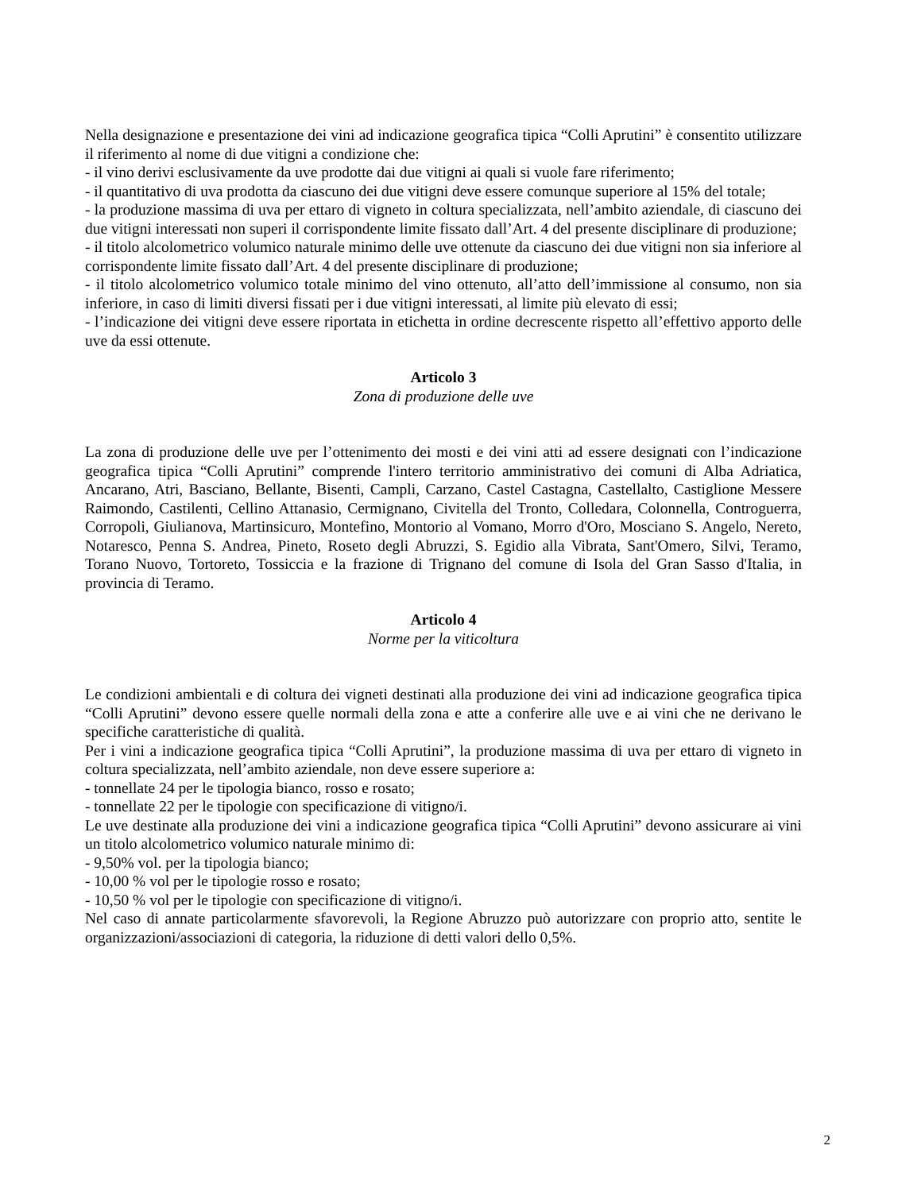Nella designazione e presentazione dei vini ad indicazione geografica tipica “Colli Aprutini” è consentito utilizzare il riferimento al nome di due vitigni a condizione che:
- il vino derivi esclusivamente da uve prodotte dai due vitigni ai quali si vuole fare riferimento;
- il quantitativo di uva prodotta da ciascuno dei due vitigni deve essere comunque superiore al 15% del totale;
- la produzione massima di uva per ettaro di vigneto in coltura specializzata, nell’ambito aziendale, di ciascuno dei due vitigni interessati non superi il corrispondente limite fissato dall’Art. 4 del presente disciplinare di produzione;
- il titolo alcolometrico volumico naturale minimo delle uve ottenute da ciascuno dei due vitigni non sia inferiore al corrispondente limite fissato dall’Art. 4 del presente disciplinare di produzione;
- il titolo alcolometrico volumico totale minimo del vino ottenuto, all’atto dell’immissione al consumo, non sia inferiore, in caso di limiti diversi fissati per i due vitigni interessati, al limite più elevato di essi;
- l’indicazione dei vitigni deve essere riportata in etichetta in ordine decrescente rispetto all’effettivo apporto delle uve da essi ottenute.
Articolo 3
Zona di produzione delle uve
La zona di produzione delle uve per l’ottenimento dei mosti e dei vini atti ad essere designati con l’indicazione geografica tipica “Colli Aprutini” comprende l'intero territorio amministrativo dei comuni di Alba Adriatica, Ancarano, Atri, Basciano, Bellante, Bisenti, Campli, Carzano, Castel Castagna, Castellalto, Castiglione Messere Raimondo, Castilenti, Cellino Attanasio, Cermignano, Civitella del Tronto, Colledara, Colonnella, Controguerra, Corropoli, Giulianova, Martinsicuro, Montefino, Montorio al Vomano, Morro d'Oro, Mosciano S. Angelo, Nereto, Notaresco, Penna S. Andrea, Pineto, Roseto degli Abruzzi, S. Egidio alla Vibrata, Sant'Omero, Silvi, Teramo, Torano Nuovo, Tortoreto, Tossiccia e la frazione di Trignano del comune di Isola del Gran Sasso d'Italia, in provincia di Teramo.
Articolo 4
Norme per la viticoltura
Le condizioni ambientali e di coltura dei vigneti destinati alla produzione dei vini ad indicazione geografica tipica “Colli Aprutini” devono essere quelle normali della zona e atte a conferire alle uve e ai vini che ne derivano le specifiche caratteristiche di qualità.
Per i vini a indicazione geografica tipica “Colli Aprutini”, la produzione massima di uva per ettaro di vigneto in coltura specializzata, nell’ambito aziendale, non deve essere superiore a:
- tonnellate 24 per le tipologia bianco, rosso e rosato;
- tonnellate 22 per le tipologie con specificazione di vitigno/i.
Le uve destinate alla produzione dei vini a indicazione geografica tipica “Colli Aprutini” devono assicurare ai vini un titolo alcolometrico volumico naturale minimo di:
- 9,50% vol. per la tipologia bianco;
- 10,00 % vol per le tipologie rosso e rosato;
- 10,50 % vol per le tipologie con specificazione di vitigno/i.
Nel caso di annate particolarmente sfavorevoli, la Regione Abruzzo può autorizzare con proprio atto, sentite le organizzazioni/associazioni di categoria, la riduzione di detti valori dello 0,5%.
2